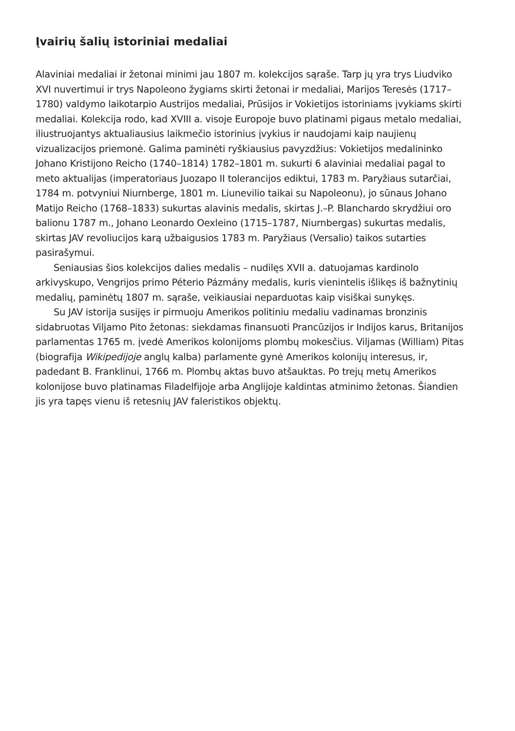Įvairių šalių istoriniai medaliai
Alaviniai medaliai ir žetonai minimi jau 1807 m. kolekcijos sąraše. Tarp jų yra trys Liudviko XVI nuvertimui ir trys Napoleono žygiams skirti žetonai ir medaliai, Marijos Teresės (1717–1780) valdymo laikotarpio Austrijos medaliai, Prūsijos ir Vokietijos istoriniams įvykiams skirti medaliai. Kolekcija rodo, kad XVIII a. visoje Europoje buvo platinami pigaus metalo medaliai, iliustruo­jantys aktualiausius laikmečio istorinius įvykius ir naudojami kaip naujienų vizualizacijos priemonė. Galima paminėti ryškiausius pavyzdžius: Vokietijos medalininko Johano Kristijono Reicho (1740–1814) 1782–1801 m. sukurti 6 alaviniai medaliai pagal to meto aktualijas (imperatoriaus Juozapo II toler­ancijos ediktui, 1783 m. Paryžiaus sutarčiai, 1784 m. potvyniui Niurnberge, 1801 m. Liunevilio taikai su Napoleonu), jo sūnaus Johano Matijo Reicho (1768–1833) sukurtas alavinis medalis, skirtas J.–P. Blanchardo skrydžiui oro balionu 1787 m., Johano Leonardo Oexleino (1715–1787, Niurnbergas) sukurtas medalis, skirtas JAV revoliucijos karą užbaigusios 1783 m. Paryžiaus (Versalio) taikos sutarties pasirašymui.
Seniausias šios kolekcijos dalies medalis – nudilęs XVII a. datuojamas kardinolo arkivyskupo, Vengrijos primo Péterio Pázmány medalis, kuris vienintelis išlikęs iš bažnytinių medalių, paminėtų 1807 m. sąraše, veikiausiai neparduotas kaip visiškai sunykęs.
Su JAV istorija susijęs ir pirmuoju Amerikos politiniu medaliu vadinamas bronzinis sidabruotas Viljamo Pito žetonas: siekdamas finansuoti Prancūzijos ir Indijos karus, Britanijos parlamentas 1765 m. įvedė Amerikos kolonijoms plombų mokesčius. Viljamas (William) Pitas (biografija Wikipedijoje anglų kalba) parlamente gynė Amerikos kolonijų interesus, ir, padedant B. Franklinui, 1766 m. Plombų aktas buvo atšauktas. Po trejų metų Amerikos kolonijose buvo platinamas Filadelfijoje arba Anglijoje kaldintas atminimo žetonas. Šiandien jis yra tapęs vienu iš retesnių JAV faleristikos objektų.